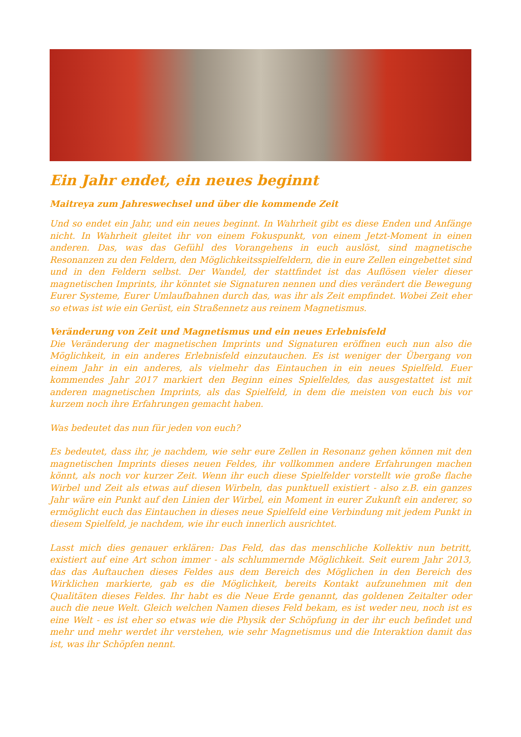Ein Jahr endet, ein neues beginnt
Maitreya zum Jahreswechsel und über die kommende Zeit
Und so endet ein Jahr, und ein neues beginnt. In Wahrheit gibt es diese Enden und Anfänge nicht. In Wahrheit gleitet ihr von einem Fokuspunkt, von einem Jetzt-Moment in einen anderen. Das, was das Gefühl des Vorangehens in euch auslöst, sind magnetische Resonanzen zu den Feldern, den Möglichkeitsspielfeldern, die in eure Zellen eingebettet sind und in den Feldern selbst. Der Wandel, der stattfindet ist das Auflösen vieler dieser magnetischen Imprints, ihr könntet sie Signaturen nennen und dies verändert die Bewegung Eurer Systeme, Eurer Umlaufbahnen durch das, was ihr als Zeit empfindet. Wobei Zeit eher so etwas ist wie ein Gerüst, ein Straßennetz aus reinem Magnetismus.
Veränderung von Zeit und Magnetismus und ein neues Erlebnisfeld
Die Veränderung der magnetischen Imprints und Signaturen eröffnen euch nun also die Möglichkeit, in ein anderes Erlebnisfeld einzutauchen. Es ist weniger der Übergang von einem Jahr in ein anderes, als vielmehr das Eintauchen in ein neues Spielfeld. Euer kommendes Jahr 2017 markiert den Beginn eines Spielfeldes, das ausgestattet ist mit anderen magnetischen Imprints, als das Spielfeld, in dem die meisten von euch bis vor kurzem noch ihre Erfahrungen gemacht haben.
Was bedeutet das nun für jeden von euch?
Es bedeutet, dass ihr, je nachdem, wie sehr eure Zellen in Resonanz gehen können mit den magnetischen Imprints dieses neuen Feldes, ihr vollkommen andere Erfahrungen machen könnt, als noch vor kurzer Zeit. Wenn ihr euch diese Spielfelder vorstellt wie große flache Wirbel und Zeit als etwas auf diesen Wirbeln, das punktuell existiert - also z.B. ein ganzes Jahr wäre ein Punkt auf den Linien der Wirbel, ein Moment in eurer Zukunft ein anderer, so ermöglicht euch das Eintauchen in dieses neue Spielfeld eine Verbindung mit jedem Punkt in diesem Spielfeld, je nachdem, wie ihr euch innerlich ausrichtet.
Lasst mich dies genauer erklären: Das Feld, das das menschliche Kollektiv nun betritt, existiert auf eine Art schon immer - als schlummernde Möglichkeit. Seit eurem Jahr 2013, das das Auftauchen dieses Feldes aus dem Bereich des Möglichen in den Bereich des Wirklichen markierte, gab es die Möglichkeit, bereits Kontakt aufzunehmen mit den Qualitäten dieses Feldes. Ihr habt es die Neue Erde genannt, das goldenen Zeitalter oder auch die neue Welt. Gleich welchen Namen dieses Feld bekam, es ist weder neu, noch ist es eine Welt - es ist eher so etwas wie die Physik der Schöpfung in der ihr euch befindet und mehr und mehr werdet ihr verstehen, wie sehr Magnetismus und die Interaktion damit das ist, was ihr Schöpfen nennt.